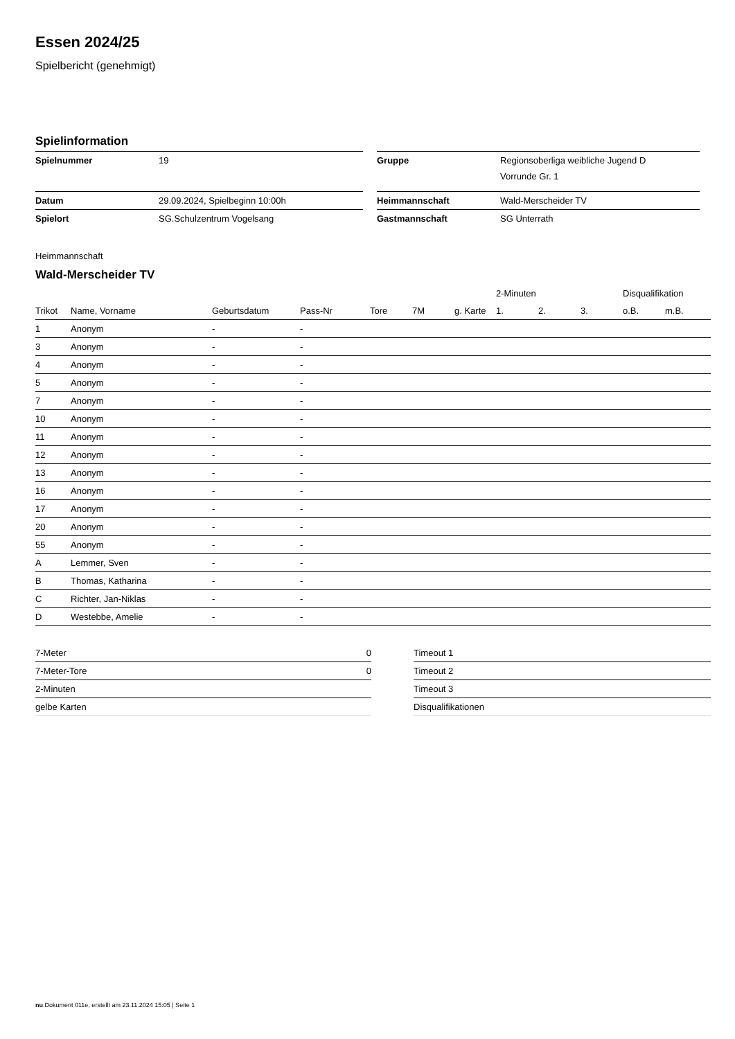Essen 2024/25
Spielbericht (genehmigt)
Spielinformation
| Spielnummer | 19 | | Gruppe | Regionsoberliga weibliche Jugend D Vorrunde Gr. 1 |
| Datum | 29.09.2024, Spielbeginn 10:00h | | Heimmannschaft | Wald-Merscheider TV |
| Spielort | SG.Schulzentrum Vogelsang | | Gastmannschaft | SG Unterrath |
Heimmannschaft
Wald-Merscheider TV
| | | | | | | | 2-Minuten | | | Disqualifikation | |
| --- | --- | --- | --- | --- | --- | --- | --- | --- | --- | --- | --- |
| Trikot | Name, Vorname | Geburtsdatum | Pass-Nr | Tore | 7M | g. Karte | 1. | 2. | 3. | o.B. | m.B. |
| 1 | Anonym | - | - | | | | | | | | |
| 3 | Anonym | - | - | | | | | | | | |
| 4 | Anonym | - | - | | | | | | | | |
| 5 | Anonym | - | - | | | | | | | | |
| 7 | Anonym | - | - | | | | | | | | |
| 10 | Anonym | - | - | | | | | | | | |
| 11 | Anonym | - | - | | | | | | | | |
| 12 | Anonym | - | - | | | | | | | | |
| 13 | Anonym | - | - | | | | | | | | |
| 16 | Anonym | - | - | | | | | | | | |
| 17 | Anonym | - | - | | | | | | | | |
| 20 | Anonym | - | - | | | | | | | | |
| 55 | Anonym | - | - | | | | | | | | |
| A | Lemmer, Sven | - | - | | | | | | | | |
| B | Thomas, Katharina | - | - | | | | | | | | |
| C | Richter, Jan-Niklas | - | - | | | | | | | | |
| D | Westebbe, Amelie | - | - | | | | | | | | |
| 7-Meter | 0 |
| 7-Meter-Tore | 0 |
| 2-Minuten | |
| gelbe Karten | |
| Timeout 1 |
| Timeout 2 |
| Timeout 3 |
| Disqualifikationen |
nu.Dokument 011e, erstellt am 23.11.2024 15:05 | Seite 1